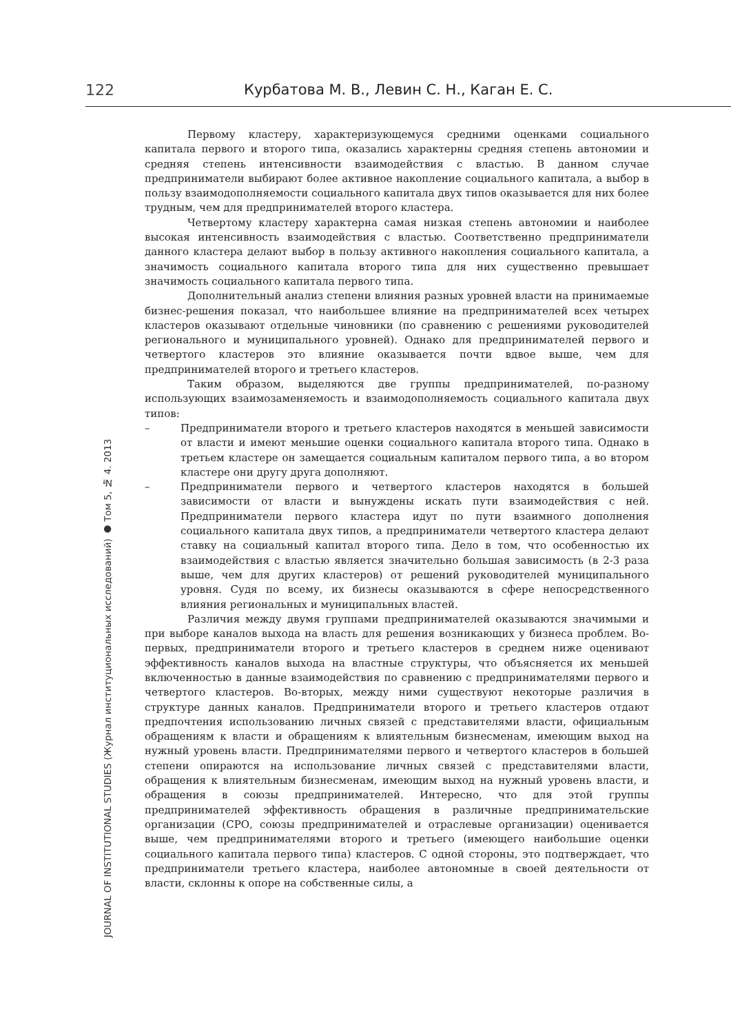122 Курбатова М. В., Левин С. Н., Каган Е. С.
JOURNAL OF INSTITUTIONAL STUDIES (Журнал институциональных исследований) ● Том 5, № 4. 2013
Первому кластеру, характеризующемуся средними оценками социального капитала первого и второго типа, оказались характерны средняя степень автономии и средняя степень интенсивности взаимодействия с властью. В данном случае предприниматели выбирают более активное накопление социального капитала, а выбор в пользу взаимодополняемости социального капитала двух типов оказывается для них более трудным, чем для предпринимателей второго кластера.
Четвертому кластеру характерна самая низкая степень автономии и наиболее высокая интенсивность взаимодействия с властью. Соответственно предприниматели данного кластера делают выбор в пользу активного накопления социального капитала, а значимость социального капитала второго типа для них существенно превышает значимость социального капитала первого типа.
Дополнительный анализ степени влияния разных уровней власти на принимаемые бизнес-решения показал, что наибольшее влияние на предпринимателей всех четырех кластеров оказывают отдельные чиновники (по сравнению с решениями руководителей регионального и муниципального уровней). Однако для предпринимателей первого и четвертого кластеров это влияние оказывается почти вдвое выше, чем для предпринимателей второго и третьего кластеров.
Таким образом, выделяются две группы предпринимателей, по-разному использующих взаимозаменяемость и взаимодополняемость социального капитала двух типов:
– Предприниматели второго и третьего кластеров находятся в меньшей зависимости от власти и имеют меньшие оценки социального капитала второго типа. Однако в третьем кластере он замещается социальным капиталом первого типа, а во втором кластере они другу друга дополняют.
– Предприниматели первого и четвертого кластеров находятся в большей зависимости от власти и вынуждены искать пути взаимодействия с ней. Предприниматели первого кластера идут по пути взаимного дополнения социального капитала двух типов, а предприниматели четвертого кластера делают ставку на социальный капитал второго типа. Дело в том, что особенностью их взаимодействия с властью является значительно большая зависимость (в 2-3 раза выше, чем для других кластеров) от решений руководителей муниципального уровня. Судя по всему, их бизнесы оказываются в сфере непосредственного влияния региональных и муниципальных властей.
Различия между двумя группами предпринимателей оказываются значимыми и при выборе каналов выхода на власть для решения возникающих у бизнеса проблем. Во-первых, предприниматели второго и третьего кластеров в среднем ниже оценивают эффективность каналов выхода на властные структуры, что объясняется их меньшей включенностью в данные взаимодействия по сравнению с предпринимателями первого и четвертого кластеров. Во-вторых, между ними существуют некоторые различия в структуре данных каналов. Предприниматели второго и третьего кластеров отдают предпочтения использованию личных связей с представителями власти, официальным обращениям к власти и обращениям к влиятельным бизнесменам, имеющим выход на нужный уровень власти. Предпринимателями первого и четвертого кластеров в большей степени опираются на использование личных связей с представителями власти, обращения к влиятельным бизнесменам, имеющим выход на нужный уровень власти, и обращения в союзы предпринимателей. Интересно, что для этой группы предпринимателей эффективность обращения в различные предпринимательские организации (СРО, союзы предпринимателей и отраслевые организации) оценивается выше, чем предпринимателями второго и третьего (имеющего наибольшие оценки социального капитала первого типа) кластеров. С одной стороны, это подтверждает, что предприниматели третьего кластера, наиболее автономные в своей деятельности от власти, склонны к опоре на собственные силы, а